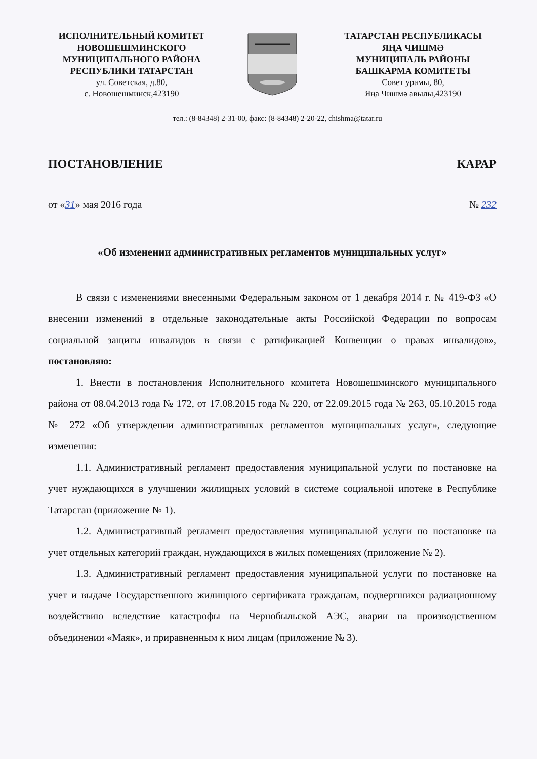ИСПОЛНИТЕЛЬНЫЙ КОМИТЕТ
НОВОШЕШМИНСКОГО
МУНИЦИПАЛЬНОГО РАЙОНА
РЕСПУБЛИКИ ТАТАРСТАН
ул. Советская, д.80,
с. Новошешминск,423190
ТАТАРСТАН РЕСПУБЛИКАСЫ
ЯҢА ЧИШМӘ
МУНИЦИПАЛЬ РАЙОНЫ
БАШКАРМА КОМИТЕТЫ
Совет урамы, 80,
Яңа Чишмә авылы,423190
тел.: (8-84348) 2-31-00, факс: (8-84348) 2-20-22, chishma@tatar.ru
ПОСТАНОВЛЕНИЕ КАРАР
от «31» мая 2016 года № 232
«Об изменении административных регламентов муниципальных услуг»
В связи с изменениями внесенными Федеральным законом от 1 декабря 2014 г. № 419-ФЗ «О внесении изменений в отдельные законодательные акты Российской Федерации по вопросам социальной защиты инвалидов в связи с ратификацией Конвенции о правах инвалидов», постановляю:
1. Внести в постановления Исполнительного комитета Новошешминского муниципального района от 08.04.2013 года № 172, от 17.08.2015 года № 220, от 22.09.2015 года № 263, 05.10.2015 года № 272 «Об утверждении административных регламентов муниципальных услуг», следующие изменения:
1.1. Административный регламент предоставления муниципальной услуги по постановке на учет нуждающихся в улучшении жилищных условий в системе социальной ипотеке в Республике Татарстан (приложение № 1).
1.2. Административный регламент предоставления муниципальной услуги по постановке на учет отдельных категорий граждан, нуждающихся в жилых помещениях (приложение № 2).
1.3. Административный регламент предоставления муниципальной услуги по постановке на учет и выдаче Государственного жилищного сертификата гражданам, подвергшихся радиационному воздействию вследствие катастрофы на Чернобыльской АЭС, аварии на производственном объединении «Маяк», и приравненным к ним лицам (приложение № 3).